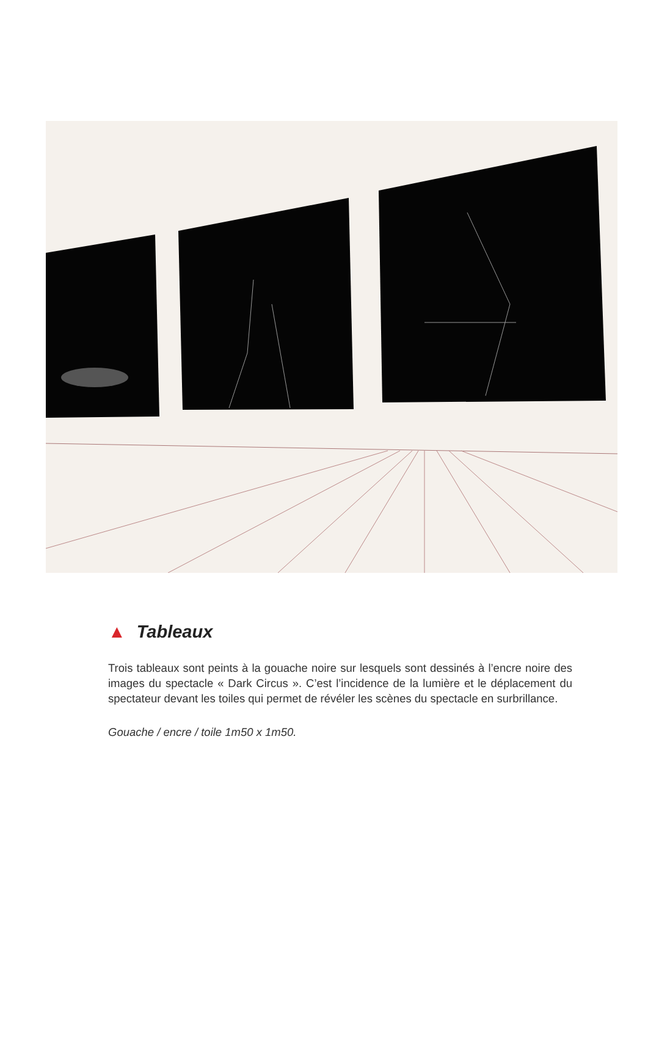▲ Tableaux
Trois tableaux sont peints à la gouache noire sur lesquels sont dessinés à l’encre noire des images du spectacle « Dark Circus ». C’est l’incidence de la lumière et le déplacement du spectateur devant les toiles qui permet de révéler les scènes du spectacle en surbrillance.
Gouache / encre / toile 1m50 x 1m50.